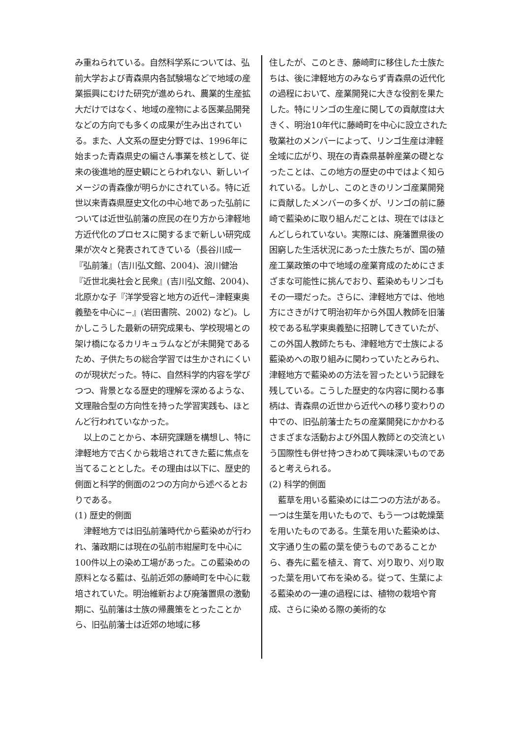み重ねられている。自然科学系については、弘前大学および青森県内各試験場などで地域の産業振興にむけた研究が進められ、農業的生産拡大だけではなく、地域の産物による医薬品開発などの方向でも多くの成果が生み出されている。また、人文系の歴史分野では、1996年に始まった青森県史の編さん事業を核として、従来の後進地的歴史観にとらわれない、新しいイメージの青森像が明らかにされている。特に近世以来青森県歴史文化の中心地であった弘前については近世弘前藩の庶民の在り方から津軽地方近代化のプロセスに関するまで新しい研究成果が次々と発表されてきている（長谷川成一『弘前藩』（吉川弘文館、2004)、浪川健治『近世北奥社会と民衆』(吉川弘文館、2004)、北原かな子『洋学受容と地方の近代−津軽東奥義塾を中心に−』(岩田書院、2002) など)。しかしこうした最新の研究成果も、学校現場との架け橋になるカリキュラムなどが未開発であるため、子供たちの総合学習では生かされにくいのが現状だった。特に、自然科学的内容を学びつつ、背景となる歴史的理解を深めるような、文理融合型の方向性を持った学習実践も、ほとんど行われていなかった。
以上のことから、本研究課題を構想し、特に津軽地方で古くから栽培されてきた藍に焦点を当てることとした。その理由は以下に、歴史的側面と科学的側面の2つの方向から述べるとおりである。
(1) 歴史的側面
津軽地方では旧弘前藩時代から藍染めが行われ、藩政期には現在の弘前市紺屋町を中心に100件以上の染め工場があった。この藍染めの原料となる藍は、弘前近郊の藤崎町を中心に栽培されていた。明治維新および廃藩置県の激動期に、弘前藩は士族の帰農策をとったことから、旧弘前藩士は近郊の地域に移
住したが、このとき、藤崎町に移住した士族たちは、後に津軽地方のみならず青森県の近代化の過程において、産業開発に大きな役割を果たした。特にリンゴの生産に関しての貢献度は大きく、明治10年代に藤崎町を中心に設立された敬業社のメンバーによって、リンゴ生産は津軽全域に広がり、現在の青森県基幹産業の礎となったことは、この地方の歴史の中ではよく知られている。しかし、このときのリンゴ産業開発に貢献したメンバーの多くが、リンゴの前に藤崎で藍染めに取り組んだことは、現在ではほとんどしられていない。実際には、廃藩置県後の困窮した生活状況にあった士族たちが、国の殖産工業政策の中で地域の産業育成のためにさまざまな可能性に挑んでおり、藍染めもリンゴもその一環だった。さらに、津軽地方では、他地方にさきがけて明治初年から外国人教師を旧藩校である私学東奥義塾に招聘してきていたが、この外国人教師たちも、津軽地方で士族による藍染めへの取り組みに関わっていたとみられ、津軽地方で藍染めの方法を習ったという記録を残している。こうした歴史的な内容に関わる事柄は、青森県の近世から近代への移り変わりの中での、旧弘前藩士たちの産業開発にかかわるさまざまな活動および外国人教師との交流という国際性も併せ持つきわめて興味深いものであると考えられる。
(2) 科学的側面
藍草を用いる藍染めには二つの方法がある。一つは生葉を用いたもので、もう一つは乾燥葉を用いたものである。生葉を用いた藍染めは、文字通り生の藍の葉を使うものであることから、春先に藍を植え、育て、刈り取り、刈り取った葉を用いて布を染める。従って、生葉による藍染めの一連の過程には、植物の栽培や育成、さらに染める際の美術的な